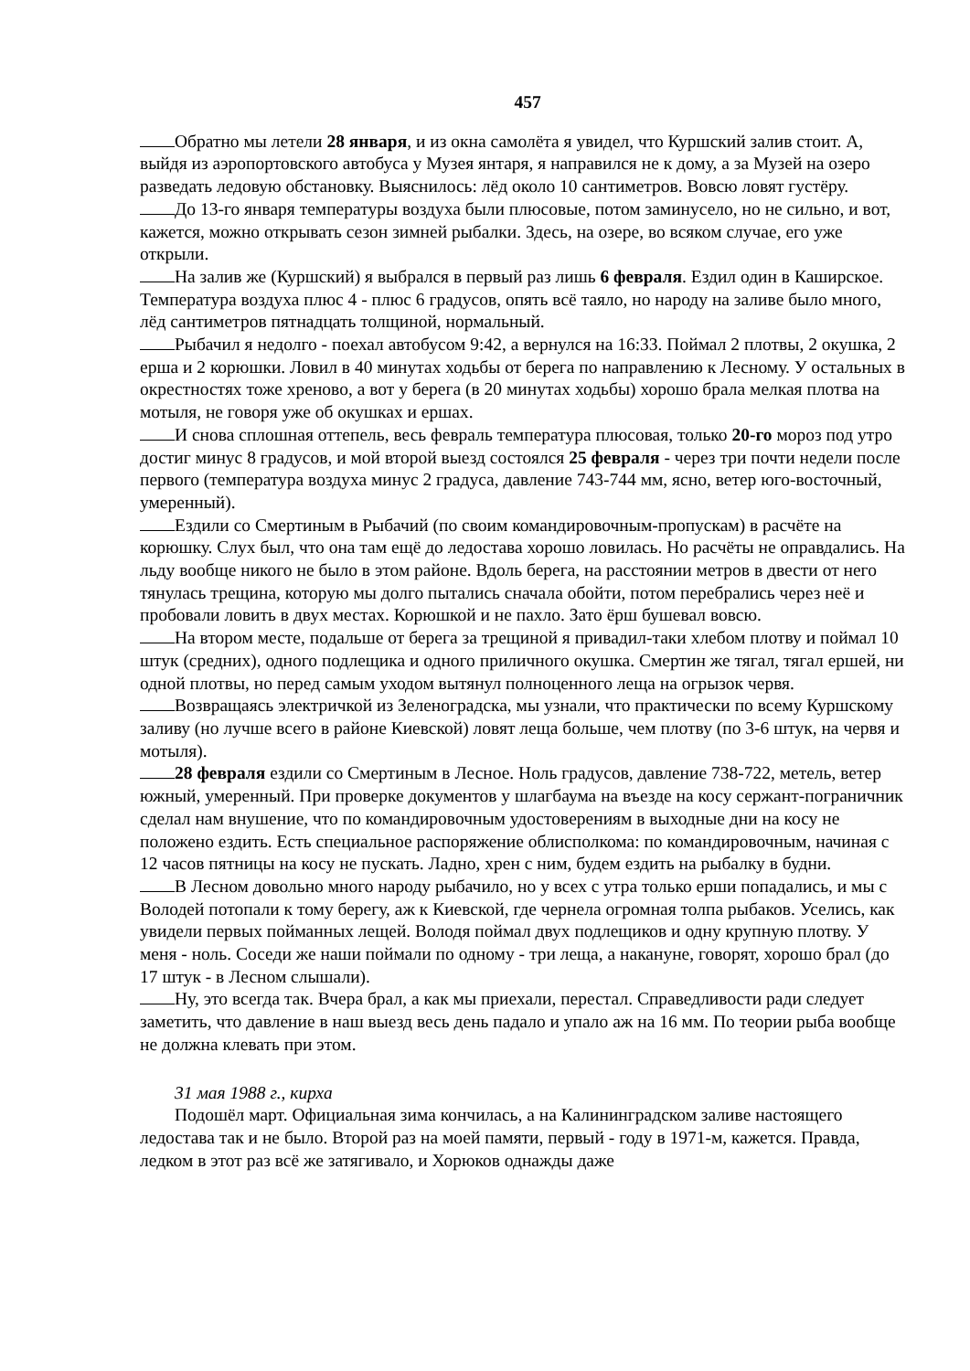457
Обратно мы летели 28 января, и из окна самолёта я увидел, что Куршский залив стоит. А, выйдя из аэропортовского автобуса у Музея янтаря, я направился не к дому, а за Музей на озеро разведать ледовую обстановку. Выяснилось: лёд около 10 сантиметров. Вовсю ловят густёру.
До 13-го января температуры воздуха были плюсовые, потом заминусело, но не сильно, и вот, кажется, можно открывать сезон зимней рыбалки. Здесь, на озере, во всяком случае, его уже открыли.
На залив же (Куршский) я выбрался в первый раз лишь 6 февраля. Ездил один в Каширское. Температура воздуха плюс 4 - плюс 6 градусов, опять всё таяло, но народу на заливе было много, лёд сантиметров пятнадцать толщиной, нормальный.
Рыбачил я недолго - поехал автобусом 9:42, а вернулся на 16:33. Поймал 2 плотвы, 2 окушка, 2 ерша и 2 корюшки. Ловил в 40 минутах ходьбы от берега по направлению к Лесному. У остальных в окрестностях тоже хреново, а вот у берега (в 20 минутах ходьбы) хорошо брала мелкая плотва на мотыля, не говоря уже об окушках и ершах.
И снова сплошная оттепель, весь февраль температура плюсовая, только 20-го мороз под утро достиг минус 8 градусов, и мой второй выезд состоялся 25 февраля - через три почти недели после первого (температура воздуха минус 2 градуса, давление 743-744 мм, ясно, ветер юго-восточный, умеренный).
Ездили со Смертиным в Рыбачий (по своим командировочным-пропускам) в расчёте на корюшку. Слух был, что она там ещё до ледостава хорошо ловилась. Но расчёты не оправдались. На льду вообще никого не было в этом районе. Вдоль берега, на расстоянии метров в двести от него тянулась трещина, которую мы долго пытались сначала обойти, потом перебрались через неё и пробовали ловить в двух местах. Корюшкой и не пахло. Зато ёрш бушевал вовсю.
На втором месте, подальше от берега за трещиной я привадил-таки хлебом плотву и поймал 10 штук (средних), одного подлещика и одного приличного окушка. Смертин же тягал, тягал ершей, ни одной плотвы, но перед самым уходом вытянул полноценного леща на огрызок червя.
Возвращаясь электричкой из Зеленоградска, мы узнали, что практически по всему Куршскому заливу (но лучше всего в районе Киевской) ловят леща больше, чем плотву (по 3-6 штук, на червя и мотыля).
28 февраля ездили со Смертиным в Лесное. Ноль градусов, давление 738-722, метель, ветер южный, умеренный. При проверке документов у шлагбаума на въезде на косу сержант-пограничник сделал нам внушение, что по командировочным удостоверениям в выходные дни на косу не положено ездить. Есть специальное распоряжение облисполкома: по командировочным, начиная с 12 часов пятницы на косу не пускать. Ладно, хрен с ним, будем ездить на рыбалку в будни.
В Лесном довольно много народу рыбачило, но у всех с утра только ерши попадались, и мы с Володей потопали к тому берегу, аж к Киевской, где чернела огромная толпа рыбаков. Уселись, как увидели первых пойманных лещей. Володя поймал двух подлещиков и одну крупную плотву. У меня - ноль. Соседи же наши поймали по одному - три леща, а накануне, говорят, хорошо брал (до 17 штук - в Лесном слышали).
Ну, это всегда так. Вчера брал, а как мы приехали, перестал. Справедливости ради следует заметить, что давление в наш выезд весь день падало и упало аж на 16 мм. По теории рыба вообще не должна клевать при этом.
31 мая 1988 г., кирха
Подошёл март. Официальная зима кончилась, а на Калининградском заливе настоящего ледостава так и не было. Второй раз на моей памяти, первый - году в 1971-м, кажется. Правда, ледком в этот раз всё же затягивало, и Хорюков однажды даже